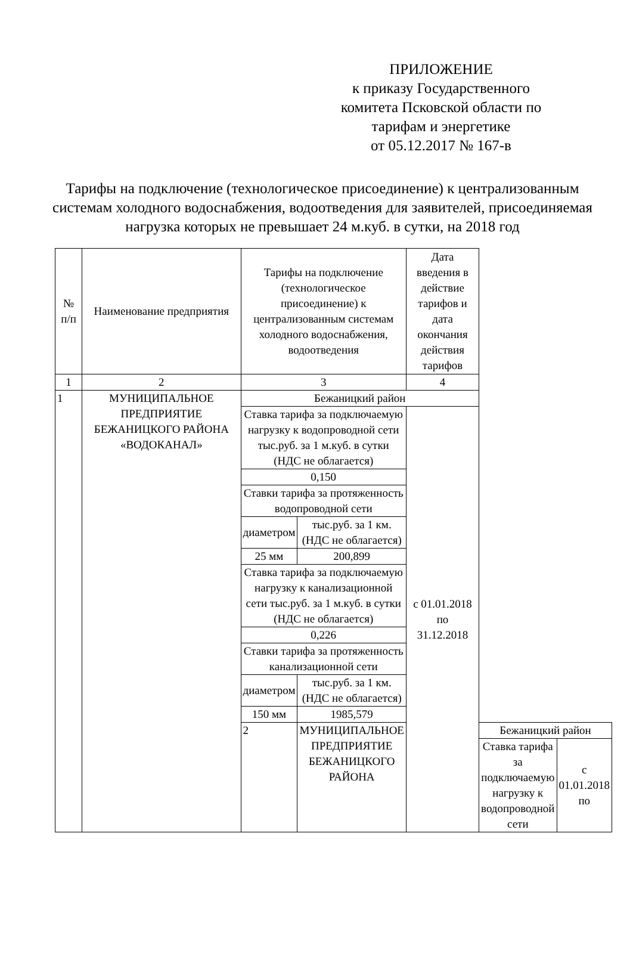ПРИЛОЖЕНИЕ
к приказу Государственного комитета Псковской области по тарифам и энергетике
от 05.12.2017 № 167-в
Тарифы на подключение (технологическое присоединение) к централизованным системам холодного водоснабжения, водоотведения для заявителей, присоединяемая нагрузка которых не превышает 24 м.куб. в сутки, на 2018 год
| № п/п | Наименование предприятия | Тарифы на подключение (технологическое присоединение) к централизованным системам холодного водоснабжения, водоотведения | | Дата введения в действие тарифов и дата окончания действия тарифов | | |
| --- | --- | --- | --- | --- | --- | --- |
| 1 | 2 | 3 | | 4 | | |
| 1 | МУНИЦИПАЛЬНОЕ ПРЕДПРИЯТИЕ БЕЖАНИЦКОГО РАЙОНА «ВОДОКАНАЛ» | Бежаницкий район | | | | |
| | | Ставка тарифа за подключаемую нагрузку к водопроводной сети тыс.руб. за 1 м.куб. в сутки (НДС не облагается) | | с 01.01.2018 по 31.12.2018 | | |
| | | 0,150 | | | | |
| | | Ставки тарифа за протяженность водопроводной сети | | | | |
| | | диаметром | тыс.руб. за 1 км. (НДС не облагается) | | | |
| | | 25 мм | 200,899 | | | |
| | | Ставка тарифа за подключаемую нагрузку к канализационной сети тыс.руб. за 1 м.куб. в сутки (НДС не облагается) | | | | |
| | | 0,226 | | | | |
| | | Ставки тарифа за протяженность канализационной сети | | | | |
| | | диаметром | тыс.руб. за 1 км. (НДС не облагается) | | | |
| | | 150 мм | 1985,579 | | | |
| | | 2 | МУНИЦИПАЛЬНОЕ ПРЕДПРИЯТИЕ БЕЖАНИЦКОГО РАЙОНА | | Бежаницкий район | |
| | | | | | Ставка тарифа за подключаемую нагрузку к водопроводной сети | с 01.01.2018 по |